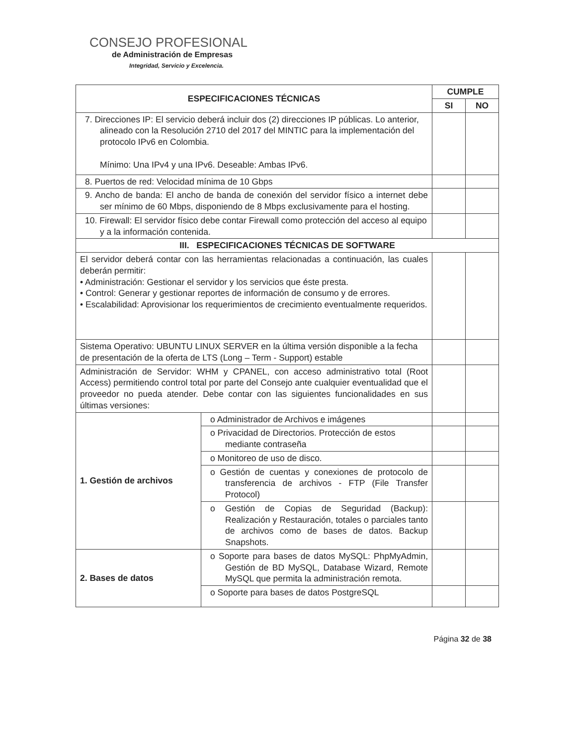CONSEJO PROFESIONAL
de Administración de Empresas
Integridad, Servicio y Excelencia.
| ESPECIFICACIONES TÉCNICAS | | CUMPLE | |
| --- | --- | --- | --- |
| | | SI | NO |
| 7. Direcciones IP: El servicio deberá incluir dos (2) direcciones IP públicas. Lo anterior, alineado con la Resolución 2710 del 2017 del MINTIC para la implementación del protocolo IPv6 en Colombia. Mínimo: Una IPv4 y una IPv6. Deseable: Ambas IPv6. | | | |
| 8. Puertos de red: Velocidad mínima de 10 Gbps | | | |
| 9. Ancho de banda: El ancho de banda de conexión del servidor físico a internet debe ser mínimo de 60 Mbps, disponiendo de 8 Mbps exclusivamente para el hosting. | | | |
| 10. Firewall: El servidor físico debe contar Firewall como protección del acceso al equipo y a la información contenida. | | | |
| III. ESPECIFICACIONES TÉCNICAS DE SOFTWARE | | | |
| El servidor deberá contar con las herramientas relacionadas a continuación, las cuales deberán permitir: • Administración: Gestionar el servidor y los servicios que éste presta. • Control: Generar y gestionar reportes de información de consumo y de errores. • Escalabilidad: Aprovisionar los requerimientos de crecimiento eventualmente requeridos. | | | |
| Sistema Operativo: UBUNTU LINUX SERVER en la última versión disponible a la fecha de presentación de la oferta de LTS (Long – Term - Support) estable | | | |
| Administración de Servidor: WHM y CPANEL, con acceso administrativo total (Root Access) permitiendo control total por parte del Consejo ante cualquier eventualidad que el proveedor no pueda atender. Debe contar con las siguientes funcionalidades en sus últimas versiones: | | | |
| 1. Gestión de archivos | o Administrador de Archivos e imágenes | | |
| | o Privacidad de Directorios. Protección de estos mediante contraseña | | |
| | o Monitoreo de uso de disco. | | |
| | o Gestión de cuentas y conexiones de protocolo de transferencia de archivos - FTP (File Transfer Protocol) | | |
| | o Gestión de Copias de Seguridad (Backup): Realización y Restauración, totales o parciales tanto de archivos como de bases de datos. Backup Snapshots. | | |
| 2. Bases de datos | o Soporte para bases de datos MySQL: PhpMyAdmin, Gestión de BD MySQL, Database Wizard, Remote MySQL que permita la administración remota. | | |
| | o Soporte para bases de datos PostgreSQL | | |
Página 32 de 38